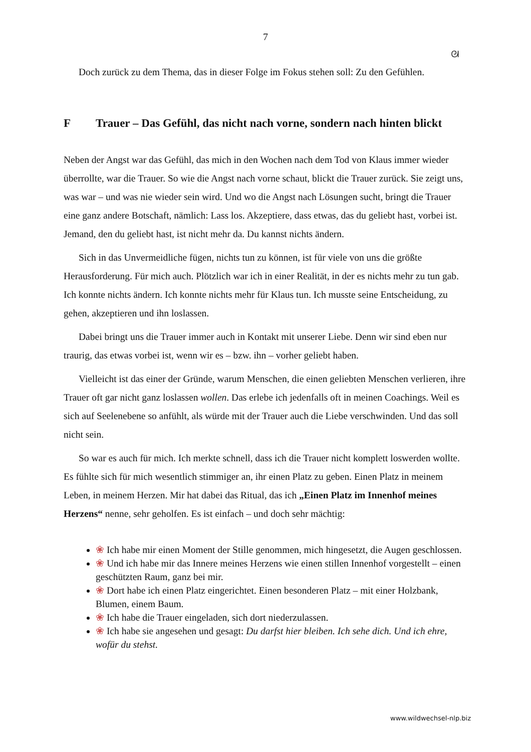7
ᘛ
Doch zurück zu dem Thema, das in dieser Folge im Fokus stehen soll: Zu den Gefühlen.
F Trauer – Das Gefühl, das nicht nach vorne, sondern nach hinten blickt
Neben der Angst war das Gefühl, das mich in den Wochen nach dem Tod von Klaus immer wieder überrollte, war die Trauer. So wie die Angst nach vorne schaut, blickt die Trauer zurück. Sie zeigt uns, was war – und was nie wieder sein wird. Und wo die Angst nach Lösungen sucht, bringt die Trauer eine ganz andere Botschaft, nämlich: Lass los. Akzeptiere, dass etwas, das du geliebt hast, vorbei ist. Jemand, den du geliebt hast, ist nicht mehr da. Du kannst nichts ändern.
Sich in das Unvermeidliche fügen, nichts tun zu können, ist für viele von uns die größte Herausforderung. Für mich auch. Plötzlich war ich in einer Realität, in der es nichts mehr zu tun gab. Ich konnte nichts ändern. Ich konnte nichts mehr für Klaus tun. Ich musste seine Entscheidung, zu gehen, akzeptieren und ihn loslassen.
Dabei bringt uns die Trauer immer auch in Kontakt mit unserer Liebe. Denn wir sind eben nur traurig, das etwas vorbei ist, wenn wir es – bzw. ihn – vorher geliebt haben.
Vielleicht ist das einer der Gründe, warum Menschen, die einen geliebten Menschen verlieren, ihre Trauer oft gar nicht ganz loslassen wollen. Das erlebe ich jedenfalls oft in meinen Coachings. Weil es sich auf Seelenebene so anfühlt, als würde mit der Trauer auch die Liebe verschwinden. Und das soll nicht sein.
So war es auch für mich. Ich merkte schnell, dass ich die Trauer nicht komplett loswerden wollte. Es fühlte sich für mich wesentlich stimmiger an, ihr einen Platz zu geben. Einen Platz in meinem Leben, in meinem Herzen. Mir hat dabei das Ritual, das ich „Einen Platz im Innenhof meines Herzens“ nenne, sehr geholfen. Es ist einfach – und doch sehr mächtig:
❀ Ich habe mir einen Moment der Stille genommen, mich hingesetzt, die Augen geschlossen.
❀ Und ich habe mir das Innere meines Herzens wie einen stillen Innenhof vorgestellt – einen geschützten Raum, ganz bei mir.
❀ Dort habe ich einen Platz eingerichtet. Einen besonderen Platz – mit einer Holzbank, Blumen, einem Baum.
❀ Ich habe die Trauer eingeladen, sich dort niederzulassen.
❀ Ich habe sie angesehen und gesagt: Du darfst hier bleiben. Ich sehe dich. Und ich ehre, wofür du stehst.
www.wildwechsel-nlp.biz